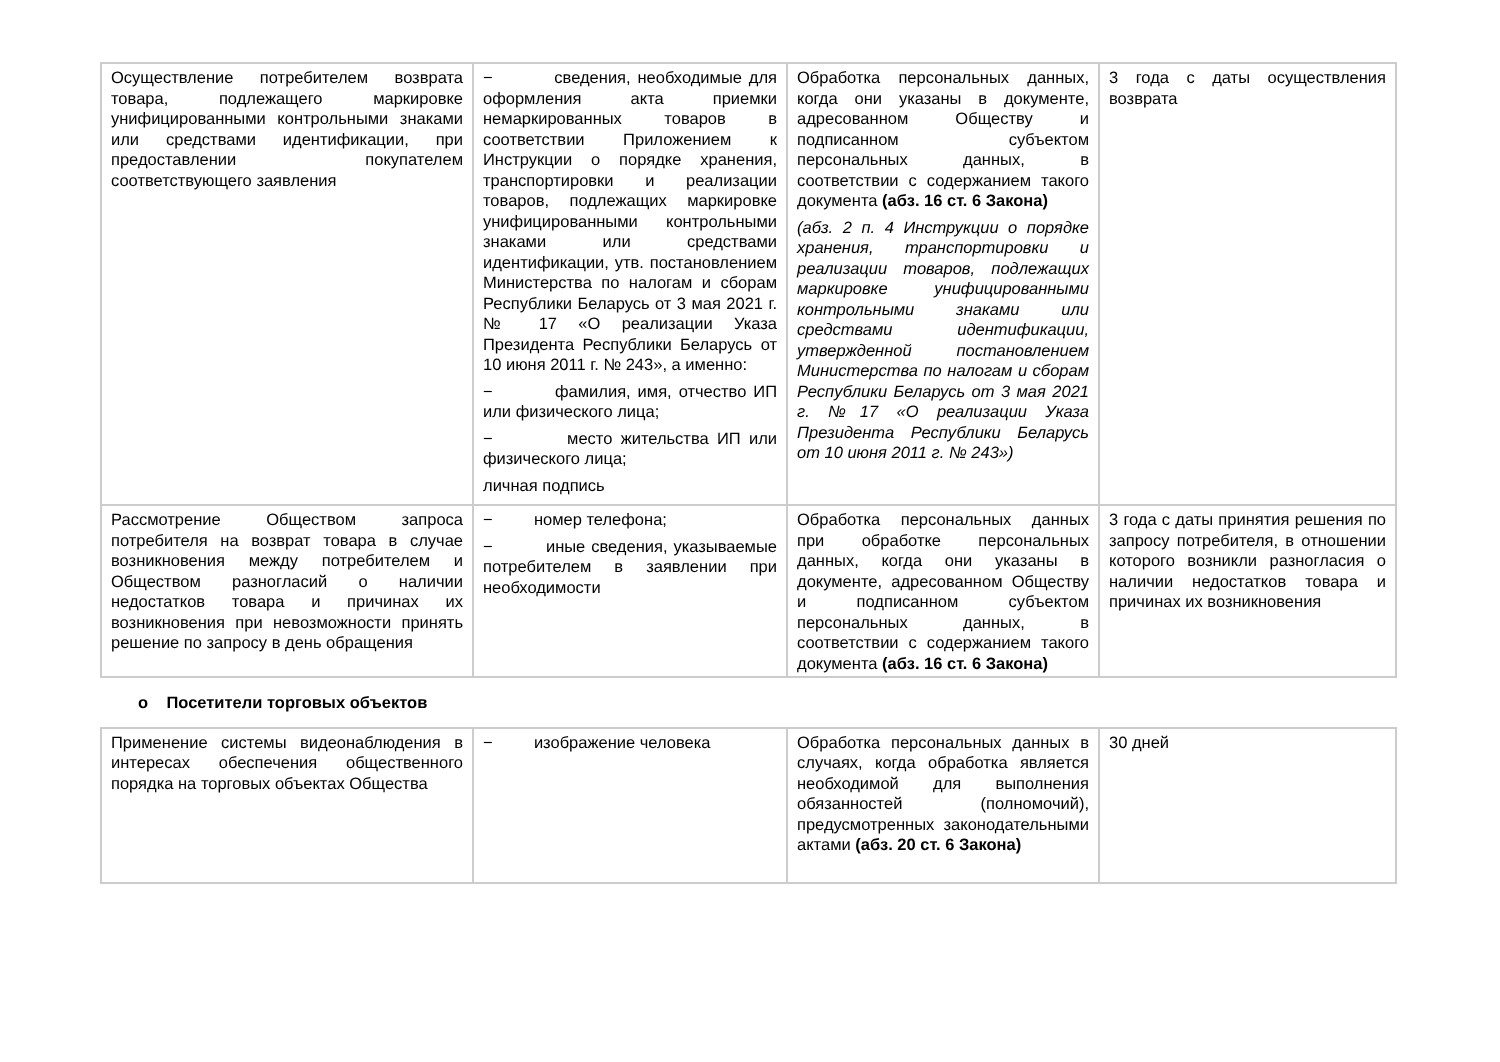| Осуществление потребителем возврата товара, подлежащего маркировке унифицированными контрольными знаками или средствами идентификации, при предоставлении покупателем соответствующего заявления | − сведения, необходимые для оформления акта приемки немаркированных товаров в соответствии Приложением к Инструкции о порядке хранения, транспортировки и реализации товаров, подлежащих маркировке унифицированными контрольными знаками или средствами идентификации, утв. постановлением Министерства по налогам и сборам Республики Беларусь от 3 мая 2021 г. № 17 «О реализации Указа Президента Республики Беларусь от 10 июня 2011 г. № 243», а именно: − фамилия, имя, отчество ИП или физического лица; − место жительства ИП или физического лица; личная подпись | Обработка персональных данных, когда они указаны в документе, адресованном Обществу и подписанном субъектом персональных данных, в соответствии с содержанием такого документа (абз. 16 ст. 6 Закона) (абз. 2 п. 4 Инструкции о порядке хранения, транспортировки и реализации товаров, подлежащих маркировке унифицированными контрольными знаками или средствами идентификации, утвержденной постановлением Министерства по налогам и сборам Республики Беларусь от 3 мая 2021 г. №17 «О реализации Указа Президента Республики Беларусь от 10 июня 2011 г. № 243») | 3 года с даты осуществления возврата |
| Рассмотрение Обществом запроса потребителя на возврат товара в случае возникновения между потребителем и Обществом разногласий о наличии недостатков товара и причинах их возникновения при невозможности принять решение по запросу в день обращения | − номер телефона; − иные сведения, указываемые потребителем в заявлении при необходимости | Обработка персональных данных при обработке персональных данных, когда они указаны в документе, адресованном Обществу и подписанном субъектом персональных данных, в соответствии с содержанием такого документа (абз. 16 ст. 6 Закона) | 3 года с даты принятия решения по запросу потребителя, в отношении которого возникли разногласия о наличии недостатков товара и причинах их возникновения |
o Посетители торговых объектов
| Применение системы видеонаблюдения в интересах обеспечения общественного порядка на торговых объектах Общества | − изображение человека | Обработка персональных данных в случаях, когда обработка является необходимой для выполнения обязанностей (полномочий), предусмотренных законодательными актами (абз. 20 ст. 6 Закона) | 30 дней |